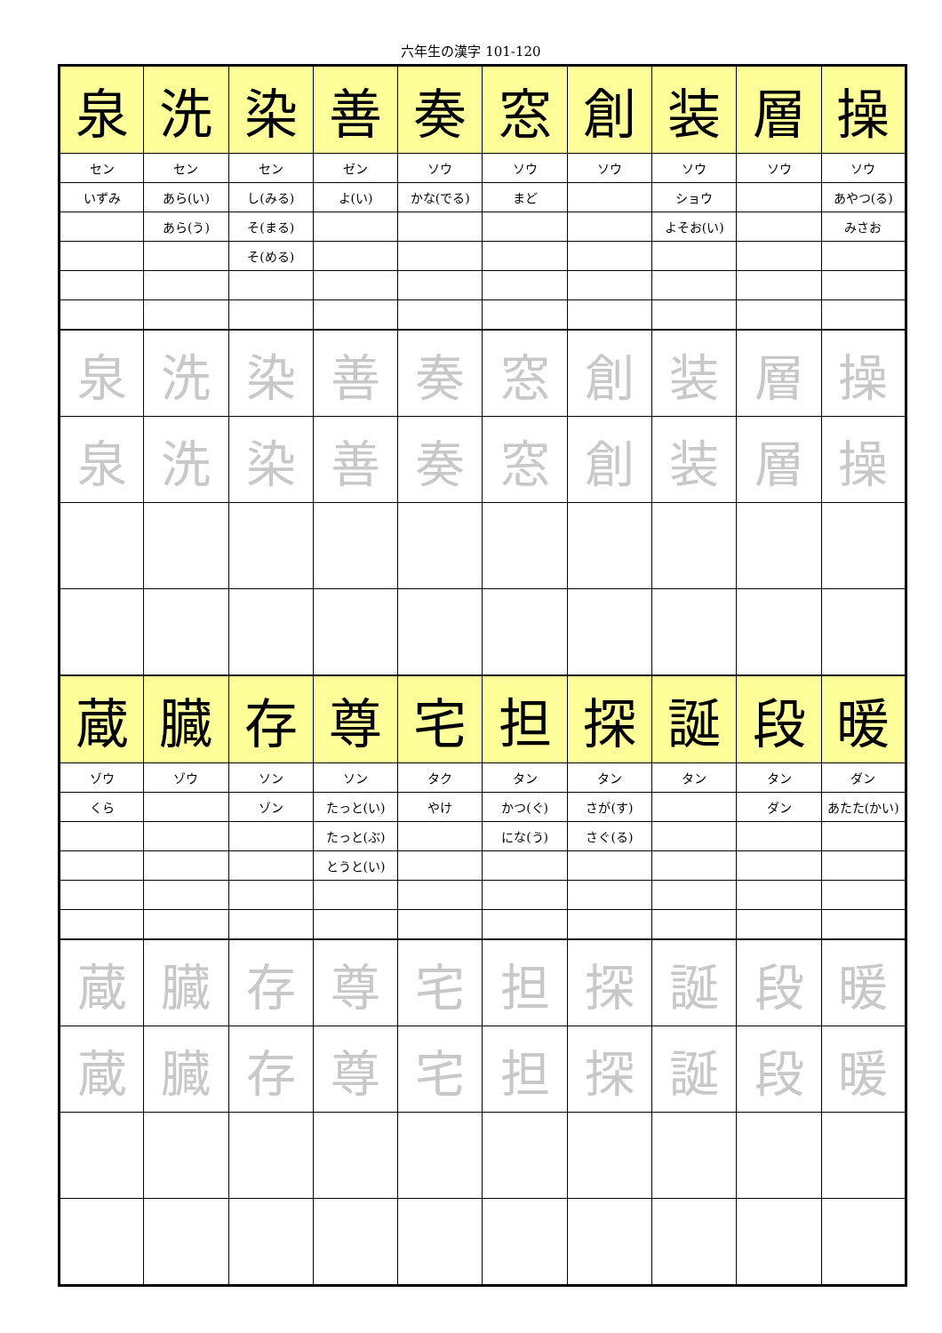六年生の漢字 101-120
| 泉 | 洗 | 染 | 善 | 奏 | 窓 | 創 | 装 | 層 | 操 |
| セン | セン | セン | ゼン | ソウ | ソウ | ソウ | ソウ | ソウ | ソウ |
| いずみ | あら(い) | し(みる) | よ(い) | かな(でる) | まど | | ショウ | | あやつ(る) |
| | あら(う) | そ(まる) | | | | | よそお(い) | | みさお |
| | | そ(める) | | | | | | | |
| 泉 | 洗 | 染 | 善 | 奏 | 窓 | 創 | 装 | 層 | 操 |
| 泉 | 洗 | 染 | 善 | 奏 | 窓 | 創 | 装 | 層 | 操 |
| 蔵 | 臓 | 存 | 尊 | 宅 | 担 | 探 | 誕 | 段 | 暖 |
| ゾウ | ゾウ | ソン | ソン | タク | タン | タン | タン | タン | ダン |
| くら | | ゾン | たっと(い) | やけ | かつ(ぐ) | さが(す) | | ダン | あたた(かい) |
| | | | たっと(ぶ) | | にな(う) | さぐ(る) | | | |
| | | | とうと(い) | | | | | | |
| 蔵 | 臓 | 存 | 尊 | 宅 | 担 | 探 | 誕 | 段 | 暖 |
| 蔵 | 臓 | 存 | 尊 | 宅 | 担 | 探 | 誕 | 段 | 暖 |